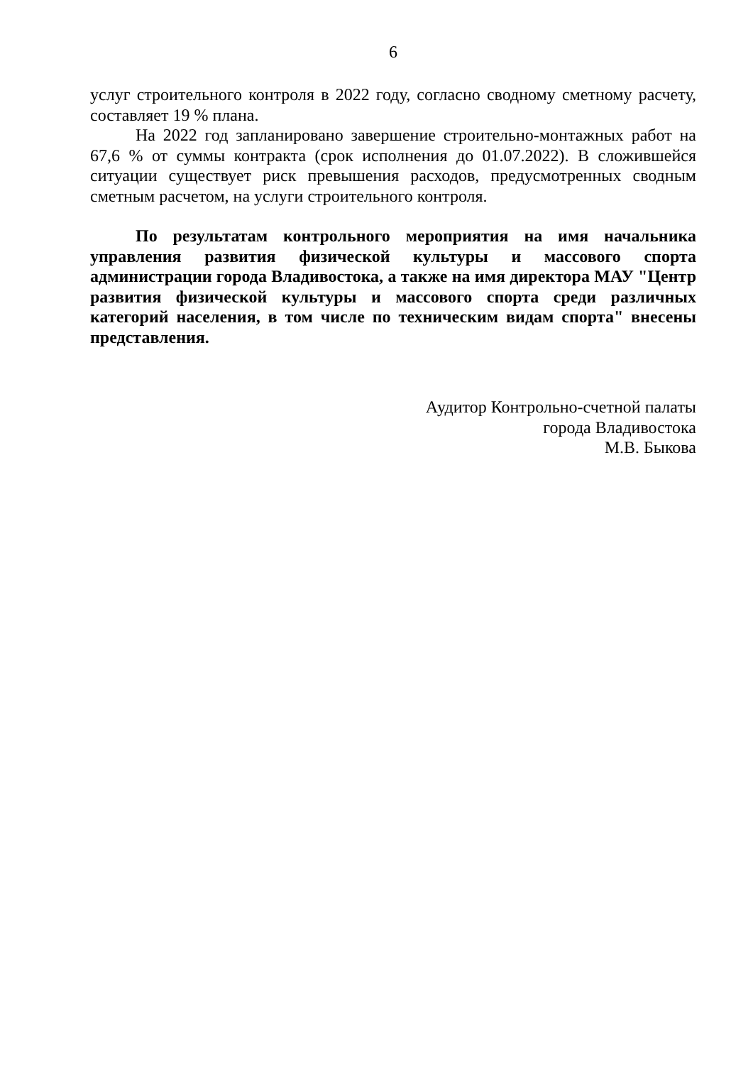6
услуг строительного контроля в 2022 году, согласно сводному сметному расчету, составляет 19 % плана.
На 2022 год запланировано завершение строительно-монтажных работ на 67,6 % от суммы контракта (срок исполнения до 01.07.2022). В сложившейся ситуации существует риск превышения расходов, предусмотренных сводным сметным расчетом, на услуги строительного контроля.
По результатам контрольного мероприятия на имя начальника управления развития физической культуры и массового спорта администрации города Владивостока, а также на имя директора МАУ "Центр развития физической культуры и массового спорта среди различных категорий населения, в том числе по техническим видам спорта" внесены представления.
Аудитор Контрольно-счетной палаты
города Владивостока
М.В. Быкова